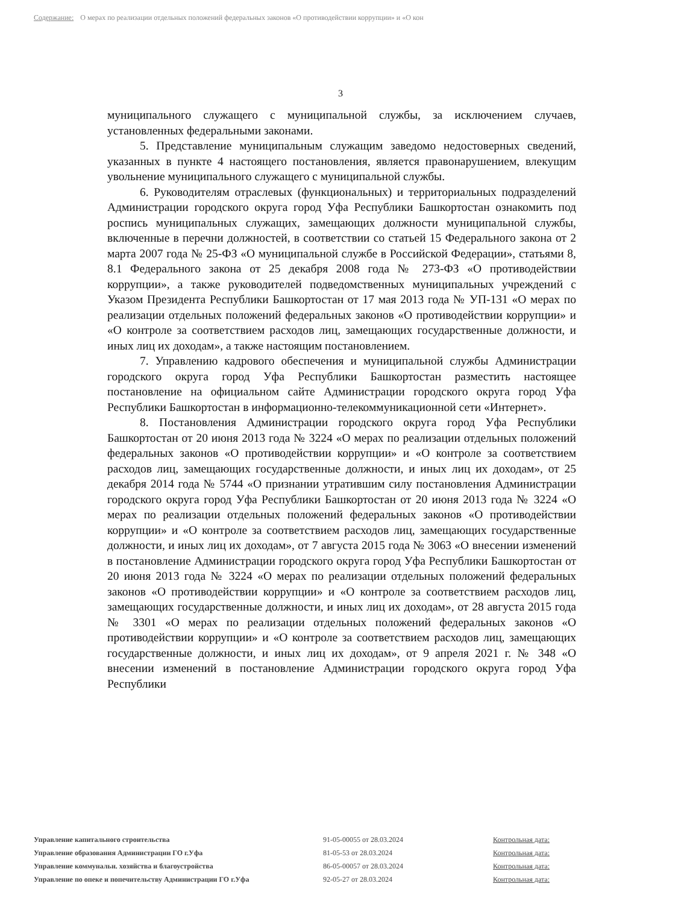Содержание: О мерах по реализации отдельных положений федеральных законов «О противодействии коррупции» и «О кон
3
муниципального служащего с муниципальной службы, за исключением случаев, установленных федеральными законами.
5. Представление муниципальным служащим заведомо недостоверных сведений, указанных в пункте 4 настоящего постановления, является правонарушением, влекущим увольнение муниципального служащего с муниципальной службы.
6. Руководителям отраслевых (функциональных) и территориальных подразделений Администрации городского округа город Уфа Республики Башкортостан ознакомить под роспись муниципальных служащих, замещающих должности муниципальной службы, включенные в перечни должностей, в соответствии со статьей 15 Федерального закона от 2 марта 2007 года № 25-ФЗ «О муниципальной службе в Российской Федерации», статьями 8, 8.1 Федерального закона от 25 декабря 2008 года № 273-ФЗ «О противодействии коррупции», а также руководителей подведомственных муниципальных учреждений с Указом Президента Республики Башкортостан от 17 мая 2013 года № УП-131 «О мерах по реализации отдельных положений федеральных законов «О противодействии коррупции» и «О контроле за соответствием расходов лиц, замещающих государственные должности, и иных лиц их доходам», а также настоящим постановлением.
7. Управлению кадрового обеспечения и муниципальной службы Администрации городского округа город Уфа Республики Башкортостан разместить настоящее постановление на официальном сайте Администрации городского округа город Уфа Республики Башкортостан в информационно-телекоммуникационной сети «Интернет».
8. Постановления Администрации городского округа город Уфа Республики Башкортостан от 20 июня 2013 года № 3224 «О мерах по реализации отдельных положений федеральных законов «О противодействии коррупции» и «О контроле за соответствием расходов лиц, замещающих государственные должности, и иных лиц их доходам», от 25 декабря 2014 года № 5744 «О признании утратившим силу постановления Администрации городского округа город Уфа Республики Башкортостан от 20 июня 2013 года № 3224 «О мерах по реализации отдельных положений федеральных законов «О противодействии коррупции» и «О контроле за соответствием расходов лиц, замещающих государственные должности, и иных лиц их доходам», от 7 августа 2015 года № 3063 «О внесении изменений в постановление Администрации городского округа город Уфа Республики Башкортостан от 20 июня 2013 года № 3224 «О мерах по реализации отдельных положений федеральных законов «О противодействии коррупции» и «О контроле за соответствием расходов лиц, замещающих государственные должности, и иных лиц их доходам», от 28 августа 2015 года № 3301 «О мерах по реализации отдельных положений федеральных законов «О противодействии коррупции» и «О контроле за соответствием расходов лиц, замещающих государственные должности, и иных лиц их доходам», от 9 апреля 2021 г. № 348 «О внесении изменений в постановление Администрации городского округа город Уфа Республики
| Управление капитального строительства | 91-05-00055 от 28.03.2024 | Контрольная дата: |
| Управление образования Администрации ГО г.Уфа | 81-05-53 от 28.03.2024 | Контрольная дата: |
| Управление коммунальн. хозяйства и благоустройства | 86-05-00057 от 28.03.2024 | Контрольная дата: |
| Управление по опеке и попечительству Администрации ГО г.Уфа | 92-05-27 от 28.03.2024 | Контрольная дата: |